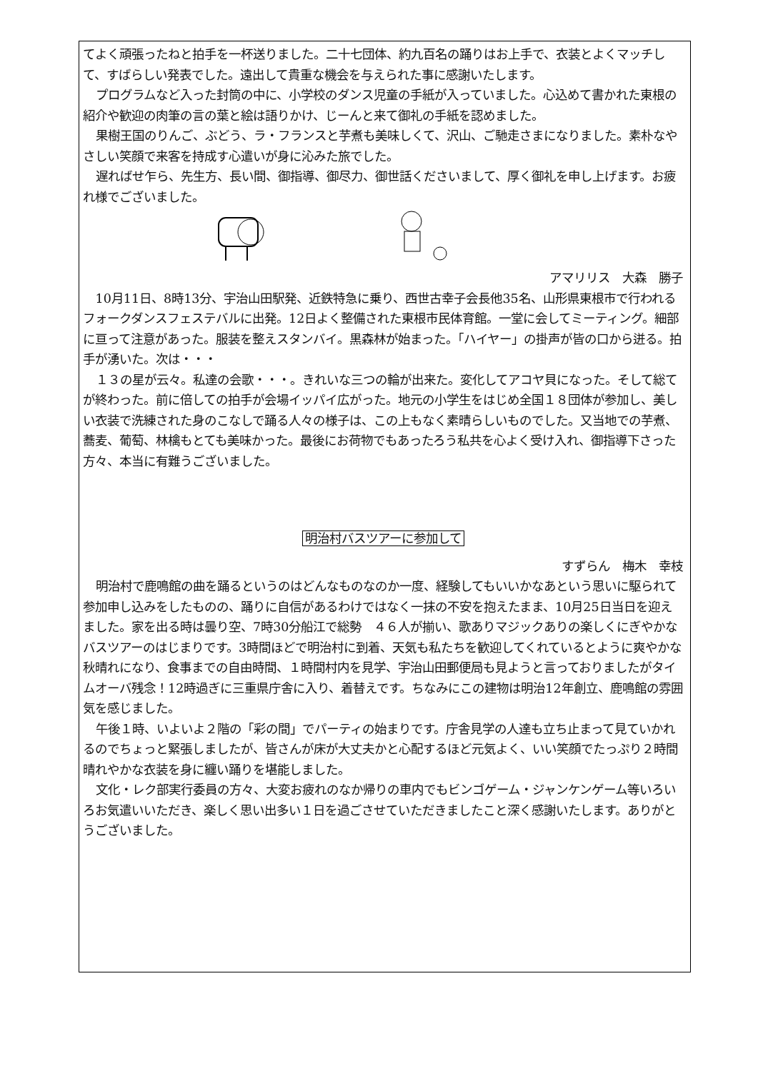てよく頑張ったねと拍手を一杯送りました。二十七団体、約九百名の踊りはお上手で、衣装とよくマッチして、すばらしい発表でした。遠出して貴重な機会を与えられた事に感謝いたします。
プログラムなど入った封筒の中に、小学校のダンス児童の手紙が入っていました。心込めて書かれた東根の紹介や歓迎の肉筆の言の葉と絵は語りかけ、じーんと来て御礼の手紙を認めました。
果樹王国のりんご、ぶどう、ラ・フランスと芋煮も美味しくて、沢山、ご馳走さまになりました。素朴なやさしい笑顔で来客を持成す心遣いが身に沁みた旅でした。
遅ればせ乍ら、先生方、長い間、御指導、御尽力、御世話くださいまして、厚く御礼を申し上げます。お疲れ様でございました。
アマリリス　大森　勝子
10月11日、8時13分、宇治山田駅発、近鉄特急に乗り、西世古幸子会長他35名、山形県東根市で行われるフォークダンスフェステバルに出発。12日よく整備された東根市民体育館。一堂に会してミーティング。細部に亘って注意があった。服装を整えスタンバイ。黒森林が始まった。「ハイヤー」の掛声が皆の口から迸る。拍手が湧いた。次は・・・
１３の星が云々。私達の会歌・・・。きれいな三つの輪が出来た。変化してアコヤ貝になった。そして総てが終わった。前に倍しての拍手が会場イッパイ広がった。地元の小学生をはじめ全国１８団体が参加し、美しい衣装で洗練された身のこなしで踊る人々の様子は、この上もなく素晴らしいものでした。又当地での芋煮、蕎麦、葡萄、林檎もとても美味かった。最後にお荷物でもあったろう私共を心よく受け入れ、御指導下さった方々、本当に有難うございました。
明治村バスツアーに参加して
すずらん　梅木　幸枝
明治村で鹿鳴館の曲を踊るというのはどんなものなのか一度、経験してもいいかなあという思いに駆られて参加申し込みをしたものの、踊りに自信があるわけではなく一抹の不安を抱えたまま、10月25日当日を迎えました。家を出る時は曇り空、7時30分船江で総勢　４６人が揃い、歌ありマジックありの楽しくにぎやかなバスツアーのはじまりです。3時間ほどで明治村に到着、天気も私たちを歓迎してくれているとように爽やかな秋晴れになり、食事までの自由時間、１時間村内を見学、宇治山田郵便局も見ようと言っておりましたがタイムオーバ残念！12時過ぎに三重県庁舎に入り、着替えです。ちなみにこの建物は明治12年創立、鹿鳴館の雰囲気を感じました。
午後１時、いよいよ２階の「彩の間」でパーティの始まりです。庁舎見学の人達も立ち止まって見ていかれるのでちょっと緊張しましたが、皆さんが床が大丈夫かと心配するほど元気よく、いい笑顔でたっぷり２時間晴れやかな衣装を身に纏い踊りを堪能しました。
文化・レク部実行委員の方々、大変お疲れのなか帰りの車内でもビンゴゲーム・ジャンケンゲーム等いろいろお気遣いいただき、楽しく思い出多い１日を過ごさせていただきましたこと深く感謝いたします。ありがとうございました。